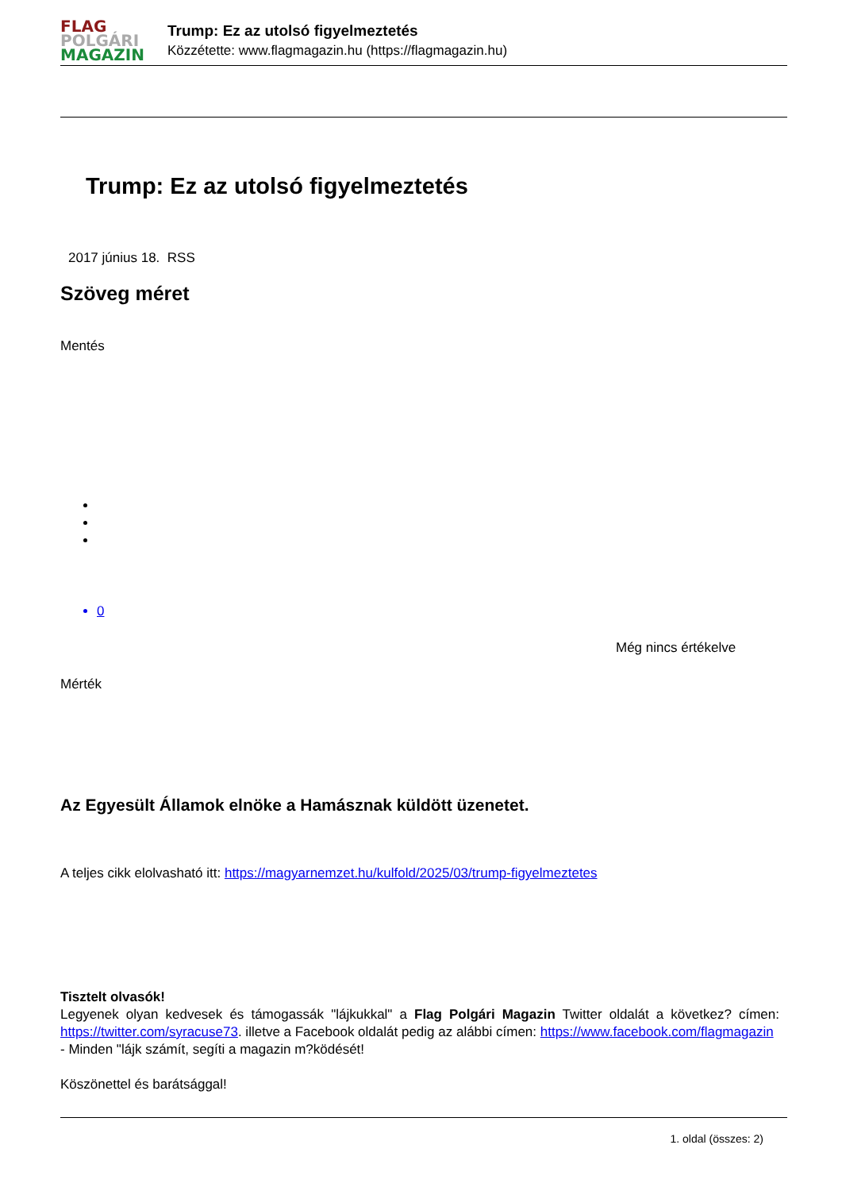FLAG
POLGÁRI
MAGAZIN
Trump: Ez az utolsó figyelmeztetés
Közzétette: www.flagmagazin.hu (https://flagmagazin.hu)
Trump: Ez az utolsó figyelmeztetés
2017 június 18. RSS
Szöveg méret
Mentés
0
Még nincs értékelve
Mérték
Az Egyesült Államok elnöke a Hamásznak küldött üzenetet.
A teljes cikk elolvasható itt: https://magyarnemzet.hu/kulfold/2025/03/trump-figyelmeztetes
Tisztelt olvasók!
Legyenek olyan kedvesek és támogassák "lájkukkal" a Flag Polgári Magazin Twitter oldalát a következ? címen: https://twitter.com/syracuse73. illetve a Facebook oldalát pedig az alábbi címen: https://www.facebook.com/flagmagazin
- Minden "lájk számít, segíti a magazin m?ködését!
Köszönettel és barátsággal!
1. oldal (összes: 2)